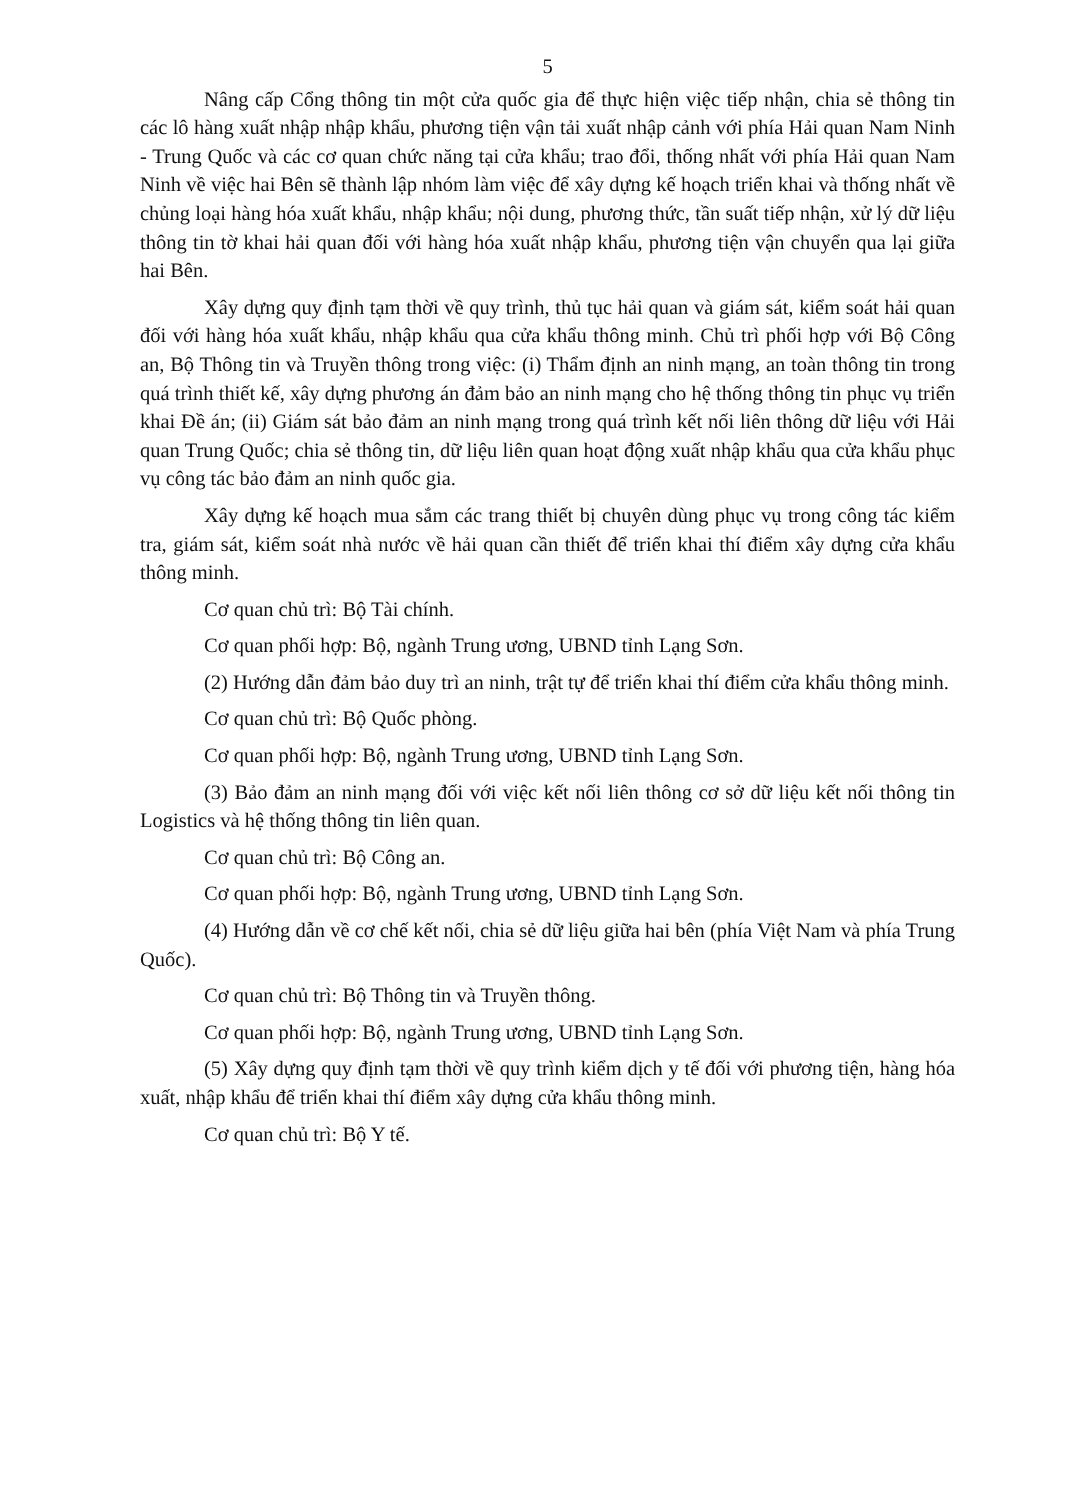5
Nâng cấp Cổng thông tin một cửa quốc gia để thực hiện việc tiếp nhận, chia sẻ thông tin các lô hàng xuất nhập nhập khẩu, phương tiện vận tải xuất nhập cảnh với phía Hải quan Nam Ninh - Trung Quốc và các cơ quan chức năng tại cửa khẩu; trao đổi, thống nhất với phía Hải quan Nam Ninh về việc hai Bên sẽ thành lập nhóm làm việc để xây dựng kế hoạch triển khai và thống nhất về chủng loại hàng hóa xuất khẩu, nhập khẩu; nội dung, phương thức, tần suất tiếp nhận, xử lý dữ liệu thông tin tờ khai hải quan đối với hàng hóa xuất nhập khẩu, phương tiện vận chuyển qua lại giữa hai Bên.
Xây dựng quy định tạm thời về quy trình, thủ tục hải quan và giám sát, kiểm soát hải quan đối với hàng hóa xuất khẩu, nhập khẩu qua cửa khẩu thông minh. Chủ trì phối hợp với Bộ Công an, Bộ Thông tin và Truyền thông trong việc: (i) Thẩm định an ninh mạng, an toàn thông tin trong quá trình thiết kế, xây dựng phương án đảm bảo an ninh mạng cho hệ thống thông tin phục vụ triển khai Đề án; (ii) Giám sát bảo đảm an ninh mạng trong quá trình kết nối liên thông dữ liệu với Hải quan Trung Quốc; chia sẻ thông tin, dữ liệu liên quan hoạt động xuất nhập khẩu qua cửa khẩu phục vụ công tác bảo đảm an ninh quốc gia.
Xây dựng kế hoạch mua sắm các trang thiết bị chuyên dùng phục vụ trong công tác kiểm tra, giám sát, kiểm soát nhà nước về hải quan cần thiết để triển khai thí điểm xây dựng cửa khẩu thông minh.
Cơ quan chủ trì: Bộ Tài chính.
Cơ quan phối hợp: Bộ, ngành Trung ương, UBND tỉnh Lạng Sơn.
(2) Hướng dẫn đảm bảo duy trì an ninh, trật tự để triển khai thí điểm cửa khẩu thông minh.
Cơ quan chủ trì: Bộ Quốc phòng.
Cơ quan phối hợp: Bộ, ngành Trung ương, UBND tỉnh Lạng Sơn.
(3) Bảo đảm an ninh mạng đối với việc kết nối liên thông cơ sở dữ liệu kết nối thông tin Logistics và hệ thống thông tin liên quan.
Cơ quan chủ trì: Bộ Công an.
Cơ quan phối hợp: Bộ, ngành Trung ương, UBND tỉnh Lạng Sơn.
(4) Hướng dẫn về cơ chế kết nối, chia sẻ dữ liệu giữa hai bên (phía Việt Nam và phía Trung Quốc).
Cơ quan chủ trì: Bộ Thông tin và Truyền thông.
Cơ quan phối hợp: Bộ, ngành Trung ương, UBND tỉnh Lạng Sơn.
(5) Xây dựng quy định tạm thời về quy trình kiểm dịch y tế đối với phương tiện, hàng hóa xuất, nhập khẩu để triển khai thí điểm xây dựng cửa khẩu thông minh.
Cơ quan chủ trì: Bộ Y tế.